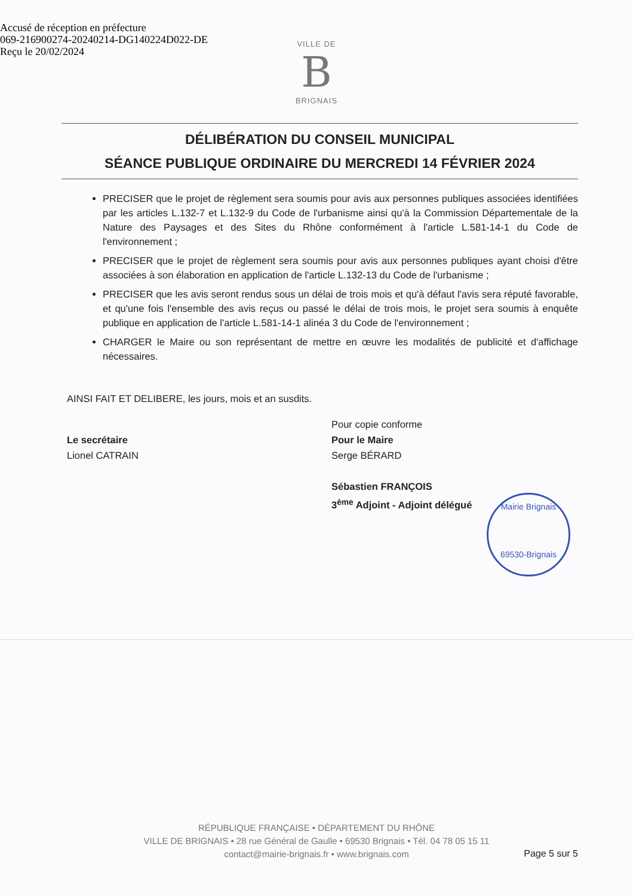Accusé de réception en préfecture
069-216900274-20240214-DG140224D022-DE
Reçu le 20/02/2024
VILLE DE
B
BRIGNAIS
DÉLIBÉRATION DU CONSEIL MUNICIPAL
SÉANCE PUBLIQUE ORDINAIRE DU MERCREDI 14 FÉVRIER 2024
PRECISER que le projet de règlement sera soumis pour avis aux personnes publiques associées identifiées par les articles L.132-7 et L.132-9 du Code de l'urbanisme ainsi qu'à la Commission Départementale de la Nature des Paysages et des Sites du Rhône conformément à l'article L.581-14-1 du Code de l'environnement ;
PRECISER que le projet de règlement sera soumis pour avis aux personnes publiques ayant choisi d'être associées à son élaboration en application de l'article L.132-13 du Code de l'urbanisme ;
PRECISER que les avis seront rendus sous un délai de trois mois et qu'à défaut l'avis sera réputé favorable, et qu'une fois l'ensemble des avis reçus ou passé le délai de trois mois, le projet sera soumis à enquête publique en application de l'article L.581-14-1 alinéa 3 du Code de l'environnement ;
CHARGER le Maire ou son représentant de mettre en œuvre les modalités de publicité et d'affichage nécessaires.
AINSI FAIT ET DELIBERE, les jours, mois et an susdits.
Le secrétaire
Lionel CATRAIN
Pour copie conforme
Pour le Maire
Serge BÉRARD
Sébastien FRANÇOIS
3<sup>ème</sup> Adjoint - Adjoint délégué
Mairie Brignais
69530-Brignais
RÉPUBLIQUE FRANÇAISE • DÉPARTEMENT DU RHÔNE
VILLE DE BRIGNAIS • 28 rue Général de Gaulle • 69530 Brignais • Tél. 04 78 05 15 11
contact@mairie-brignais.fr • www.brignais.com
Page 5 sur 5